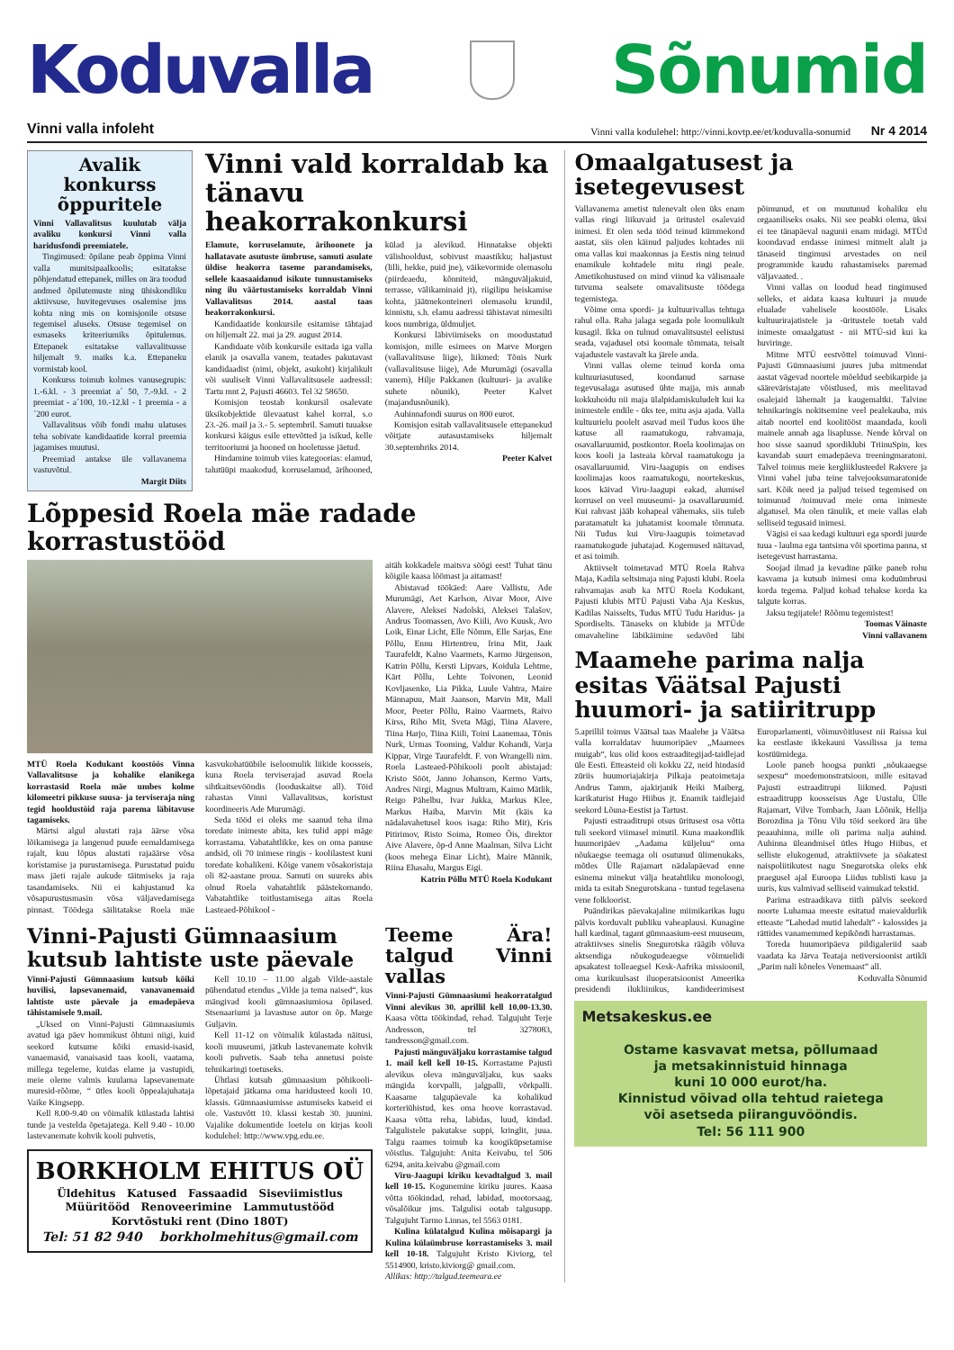Koduvalla Sõnumid
Vinni valla infoleht Vinni valla kodulehel: http://vinni.kovtp.ee/et/koduvalla-sonumid Nr 4 2014
Avalik konkurss õppuritele
Vinni Vallavalitsus kuulutab välja avaliku konkursi Vinni valla haridusfondi preemiatele.
Tingimused: õpilane peab õppima Vinni valla munitsipaalkoolis; esitatakse põhjendatud ettepanek, milles on ära toodud andmed õpilutemuste ning ühiskondliku aktiivsuse, huvitegevuses osalemise jms kohta ning mis on komisjonile otsuse tegemisel aluseks. Otsuse tegemisel on esmaseks kriteeriumiks õpitulemus. Ettepanek esitatakse vallavalitsusse hiljemalt 9. maiks k.a. Ettepaneku vormistab kool.
Konkurss toimub kolmes vanusegrupis: 1.-6.kl. - 3 preemiat a´ 50, 7.-9.kl. - 2 preemiat - a´100, 10.-12.kl - 1 preemia - a´200 eurot.
Vallavalitsus võib fondi mahu ulatuses teha sobivate kandidaatide korral preemia jagamises muutusi.
Preemiad antakse üle vallavanema vastuvõtul.
Margit Diits
Vinni vald korraldab ka tänavu heakorrakonkursi
Elamute, korruselamute, ärihoonete ja hallatavate asutuste ümbruse, samuti asulate üldise heakorra taseme parandamiseks, sellele kaasaaidanud isikute tunnustamiseks ning ilu väärtustamiseks korraldab Vinni Vallavalitsus 2014. aastal taas heakorrakonkursi.
Kandidaatide konkursile esitamise tähtajad on hiljemalt 22. mai ja 29. august 2014.
Kandidaate võib konkursile esitada iga valla elanik ja osavalla vanem, teatades pakutavast kandidaadist (nimi, objekt, asukoht) kirjalikult või suuliselt Vinni Vallavalitsusele aadressil: Tartu mnt 2, Pajusti 46603. Tel 32 58650.
Komisjon teostab konkursil osalevate üksikobjektide ülevaatust kahel korral, s.o 23.-26. mail ja 3.- 5. septembril. Samuti tuuakse konkursi käigus esile ettevõtted ja isikud, kelle territooriumi ja hooned on hooletusse jäetud.
Hindamine toimub viies kategoorias: elamud, talutüüpi maakodud, korruselamud, ärihooned, külad ja alevikud. Hinnatakse objekti välishooldust, sobivust maastikku; haljastust (lilli, hekke, puid jne), väikevormide olemasolu (piirdeaedu, kõnniteid, mänguväljakuid, terrasse, välikaminaid jt), riigilipu heiskamise kohta, jäätmekonteineri olemasolu krundil, kinnistu, s.h. elamu aadressi tähistavat nimesilti koos numbriga, üldmuljet.
Konkursi läbiviimiseks on moodustatud komisjon, mille esimees on Marve Morgen (vallavalitsuse liige), liikmed: Tõnis Nurk (vallavalitsuse liige), Ade Murumägi (osavalla vanem), Hilje Pakkanen (kultuuri- ja avalike suhete nõunik), Peeter Kalvet (majandusnõunik).
Auhinnafondi suurus on 800 eurot.
Komisjon esitab vallavalitsusele ettepanekud võitjate autasustamiseks hiljemalt 30.septembriks 2014.
Peeter Kalvet
Lõppesid Roela mäe radade korrastustööd
MTÜ Roela Kodukant koostöös Vinna Vallavalitsuse ja kohalike elanikega korrastasid Roela mäe umbes kolme kilomeetri pikkuse suusa- ja terviseraja ning tegid hooldustöid raja parema läbitavuse tagamiseks.
Märtsi algul alustati raja äärse võsa lõikamisega ja langenud puude eemaldamisega rajalt, kuu lõpus alustati rajaäärse võsa koristamise ja purustamisega. Purustatud puidu mass jäeti rajale aukude täitmiseks ja raja tasandamiseks. Nii ei kahjustanud ka võsapurustusmasin võsa väljavedamisega pinnast. Töödega säilitatakse Roela mäe kasvukohatüübile iseloomulik liikide koosseis, kuna Roela terviserajad asuvad Roela sihtkaitsevööndis (looduskaitse all). Töid rahastas Vinni Vallavalitsus, koristust koordineeris Ade Murumägi.
Seda tööd ei oleks me saanud teha ilma toredate inimeste abita, kes tulid appi mäge korrastama. Vabatahtlikke, kes on oma panuse andsid, oli 70 inimese ringis - koolilastest kuni toredate kohalikeni. Kõige vanem võsakoristaja oli 82-aastane proua. Samuti on suureks abis olnud Roela vabatahtlik päästekomando. Vabatahtlike toitlustamisega aitas Roela Lasteaed-Põhikool -
aitäh kokkadele maitsva söögi eest! Tuhat tänu kõigile kaasa löömast ja aitamast!
Abistavad töökäed: Aare Vallistu, Ade Murumägi, Aet Karlson, Aivar Moor, Aive Alavere, Aleksei Nadolski, Aleksei Talašov, Andrus Toomassen, Avo Kiili, Avo Kuusk, Avo Loik, Einar Licht, Elle Nõmm, Elle Sarjas, Ene Põllu, Ennu Hirtentreu, Irina Mit, Jaak Taurafeldt, Kalno Vaarmets, Karmo Jürgenson, Katrin Põllu, Kersti Lipvars, Koidula Lehtme, Kärt Põllu, Lehte Toivonen, Leonid Kovljasenko, Lia Pikka, Luule Vahtra, Maire Männapuu, Mait Jaanson, Marvin Mit, Mall Moor, Peeter Põllu, Raino Vaarmets, Raivo Kirss, Riho Mit, Sveta Mägi, Tiina Alavere, Tiina Harjo, Tiina Kiili, Toini Laanemaa, Tõnis Nurk, Urmas Tooming, Valdur Kohandi, Varja Kippar, Virge Taurafeldt. F. von Wrangelli nim. Roela Lasteaed-Põhikooli poolt abistajad: Kristo Sööt, Janno Johanson, Kermo Varts, Andres Nirgi, Magnus Multram, Kaimo Mätlik, Reigo Pähelbu, Ivar Jukka, Markus Klee, Markus Haiba, Marvin Mit (käis ka nädalavahetusel koos isaga: Riho Mit), Kris Pitirimov, Risto Soima, Romeo Õis, direktor Aive Alavere, õp-d Anne Maalman, Silva Licht (koos mehega Einar Licht), Maire Männik, Riina Ehasalu, Margus Eigi.
Katrin Põllu MTÜ Roela Kodukant
Vinni-Pajusti Gümnaasium kutsub lahtiste uste päevale
Vinni-Pajusti Gümnaasium kutsub kõiki huvilisi, lapsevanemaid, vanavanemaid lahtiste uste päevale ja emadepäeva tähistamisele 9.mail.
„Uksed on Vinni-Pajusti Gümnaasiumis avatud iga päev hommikust õhtuni niigi, kuid seekord kutsume kõiki emasid-isasid, vanaemasid, vanaisasid taas kooli, vaatama, millega tegeleme, kuidas elame ja vastupidi, meie oleme valmis kuulama lapsevanemate muresid-rõõme, “ ütles kooli õppealajuhataja Vaike Kingsepp.
Kell 8.00-9.40 on võimalik külastada lahtisi tunde ja vestelda õpetajatega. Kell 9.40 - 10.00 lastevanemate kohvik kooli puhvetis,
Kell 10.10 – 11.00 algab Vilde-aastale pühendatud etendus „Vilde ja tema naised“, kus mängivad kooli gümnaasiumiosa õpilased. Stsenaariumi ja lavastuse autor on õp. Marge Guljavin.
Kell 11-12 on võimalik külastada näitusi, kooli muuseumi, jätkub lastevanemate kohvik kooli puhvetis. Saab teha annetusi poiste tehnikaringi toetuseks.
Ühtlasi kutsub gümnaasium põhikooli-lõpetajaid jätkama oma haridusteed kooli 10. klassis. Gümnaasiumisse astumiseks katseid ei ole. Vastuvõtt 10. klassi kestab 30. juunini. Vajalike dokumentide loetelu on kirjas kooli kodulehel: http://www.vpg.edu.ee.
BORKHOLM EHITUS OÜ
Üldehitus Katused Fassaadid Siseviimistlus
Müüritööd Renoveerimine Lammutustööd
Korvtõstuki rent (Dino 180T)
Tel: 51 82 940 borkholmehitus@gmail.com
Teeme Ära! talgud Vinni vallas
Vinni-Pajusti Gümnaasiumi heakorratalgud Vinni alevikus 30. aprillil kell 10.00-13.30. Kaasa võtta töökindad, rehad. Talgujuht Terje Andresson, tel 3278083, tandresson@gmail.com.
Pajusti mänguväljaku korrastamise talgud 1. mail kell kell 10-15. Korrastame Pajusti alevikus oleva mänguväljaku, kus saaks mängida korvpalli, jalgpalli, võrkpalli. Kaasame talgupäevale ka kohalikud korteriühistud, kes oma hoove korrastavad. Kaasa võtta reha, labidas, luud, kindad. Talgulistele pakutakse suppi, kringlit, juua. Talgu raames toimub ka koogiküpsetamise võistlus. Talgujuht: Anita Keivabu, tel 506 6294, anita.keivabu @gmail.com
Viru-Jaagupi kiriku kevadtalgud 3. mail kell 10-15. Kogunemine kiriku juures. Kaasa võtta töökindad, rehad, labidad, mootorsaag, võsalõikur jms. Talgulisi ootab talgusupp. Talgujuht Tarmo Linnas, tel 5563 0181.
Kulina külatalgud Kulina mõisapargi ja Kulina külaümbruse korrastamiseks 3. mail kell 10-18. Talgujuht Kristo Kiviorg, tel 5514900, kristo.kiviorg@ gmail.com.
Allikas: http://talgud.teemeara.ee
Omaalgatusest ja isetegevusest
Vallavanema ametist tulenevalt olen üks enam vallas ringi liikuvaid ja üritustel osalevaid inimesi. Et olen seda tööd teinud kümmekond aastat, siis olen käinud paljudes kohtades nii oma vallas kui maakonnas ja Eestis ning teinud enamikule kohtadele mitu ringi peale. Ametikohustused on mind viinud ka välismaale tutvuma sealsete omavalitsuste töödega tegemistega.
Võime oma spordi- ja kultuurivallas tehtuga rahul olla. Raha jalaga segada pole loomulikult kusagil. Ikka on tulnud omavalitsustel eelistusi seada, vajadusel otsi koomale tõmmata, teisalt vajadustele vastavalt ka järele anda.
Vinni vallas oleme teinud korda oma kultuuriasutused, koondanud sarnase tegevusalaga asutused ühte majja, mis annab kokkuhoidu nii maja ülalpidamiskuludelt kui ka inimestele endile - üks tee, mitu asja ajada. Valla kultuurielu poolelt asuvad meil Tudus koos ühe katuse all raamatukogu, rahvamaja, osavallaruumid, postkontor. Roela koolimajas on koos kooli ja lasteaia kõrval raamatukogu ja osavallaruumid. Viru-Jaagupis on endises koolimajas koos raamatukogu, noortekeskus, koos käivad Viru-Jaagupi eakad, alumisel korrusel on veel muuseumi- ja osavallaruumid. Kui rahvast jääb kohapeal vähemaks, siis tuleb paratamatult ka juhatamist koomale tõmmata. Nii Tudus kui Viru-Jaagupis toimetavad raamatukogude juhatajad. Kogemused näitavad, et asi toimib.
Aktiivselt toimetavad MTÜ Roela Rahva Maja, Kadila seltsimaja ning Pajusti klubi. Roela rahvamajas asub ka MTÜ Roela Kodukant, Pajusti klubis MTÜ Pajusti Vaba Aja Keskus, Kadilas Naisselts, Tudus MTÜ Tudu Haridus- ja Spordiselts. Tänaseks on klubide ja MTÜde omavaheline läbikäimine sedavõrd läbi põimunud, et on muutunud kohaliku elu orgaaniliseks osaks. Nii see peabki olema, üksi ei tee tänapäeval nagunii enam midagi. MTÜd koondavad endasse inimesi mitmelt alalt ja tänaseid tingimusi arvestades on neil programmide kaudu rahastamiseks paremad väljavaated. .
Vinni vallas on loodud head tingimused selleks, et aidata kaasa kultuuri ja muude elualade vahelisele koostööle. Lisaks kultuurirajatistele ja -üritustele toetab vald inimeste omaalgatust - nii MTÜ-sid kui ka huviringe.
Mitme MTÜ eestvõttel toimuvad Vinni-Pajusti Gümnaasiumi juures juba mitmendat aastat vägevad noortele mõeldud seebikarpide ja sääreväristajate võistlused, mis meelitavad osalejaid lähemalt ja kaugemaltki. Talvine tehnikaringis nokitsemine veel pealekauba, mis aitab noortel end koolitööst maandada, kooli mainele annab aga lisaplusse. Nende kõrval on hoo sisse saanud spordiklubi TriinuSpin, kes kavandab suurt emadepäeva treeningmaratoni. Talvel toimus meie kergliiklusteedel Rakvere ja Vinni vahel juba teine talvejooksumaratonide sari. Kõik need ja paljud teised tegemised on toimunud /toimuvad meie oma inimeste algatusel. Ma olen tänulik, et meie vallas elab selliseid tegusaid inimesi.
Vägisi ei saa kedagi kultuuri ega spordi juurde tuua - laulma ega tantsima või sportima panna, st isetegevust harrastama.
Soojad ilmad ja kevadine päike paneb rohu kasvama ja kutsub inimesi oma koduümbrusi korda tegema. Paljud kohad tehakse korda ka talgute korras.
Jaksu tegijatele! Rõõmu tegemistest!
Toomas Väinaste
Vinni vallavanem
Maamehe parima nalja esitas Väätsal Pajusti huumori- ja satiiritrupp
5.aprillil toimus Väätsal taas Maalehe ja Väätsa valla korraldatav huumoripäev „Maamees muigab“, kus olid koos estraaditegijad-taidlejad üle Eesti. Etteasteid oli kokku 22, neid hindasid züriis huumoriajakirja Pilkaja peatoimetaja Andrus Tamm, ajakirjanik Heiki Maiberg, karikaturist Hugo Hiibus jt. Enamik taidlejaid seekord Lõuna-Eestist ja Tartust.
Pajusti estraaditrupi otsus üritusest osa võtta tuli seekord viimasel minutil. Kuna maakondlik huumoripäev „Aadama küljeluu“ oma nõukaegse teemaga oli osutunud ülimenukaks, mõtles Ülle Rajamart nädalapäevad enne esinema minekut välja heatahtliku monoloogi, mida ta esitab Snegurotskana - tuntud tegelasena vene folkloorist.
Puändirikas päevakajaline miimikarikas lugu pälvis korduvalt publiku vaheaplausi. Kunagine hall kardinal, tagant gümnaasium-eest muuseum, atraktiivses sinelis Snegurotska räägib võluva aktsendiga nõukogudeaegse võimuelidi apsakatest tolleaegsel Kesk-Aafrika missioonil, oma kurikuulsast iluoperatsioonist Ameerika presidendi ilukliinikus, kandideerimisest Europarlamenti, võimuvõitlusest nii Raissa kui ka eestlaste ikkekauni Vassilissa ja tema kostüümidega.
Loole paneb hoogsa punkti „nõukaaegse sexpesu“ moedemonstratsioon, mille esitavad Pajusti estraaditrupi liikmed. Pajusti estraaditrupp koosseisus Age Uustalu, Ülle Rajamart, Vilve Tombach, Jaan Lõõnik, Hellja Borozdina ja Tõnu Vilu töid seekord ära ühe peaauhinna, mille oli parima nalja auhind. Auhinna üleandmisel ütles Hugo Hiibus, et selliste elukogenud, atraktiivsete ja söakatest naispoliitikutest nagu Snegurotska oleks ehk praegusel ajal Euroopa Liidus tublisti kasu ja uuris, kus valmivad selliseid vaimukad tekstid.
Parima estraadikava tiitli pälvis seekord noorte Luhamaa meeste esitatud maievaldurlik etteaste ”Lahedad mutid lahedalt” - kalossides ja rättides vanamemmed kepikõndi harrastamas.
Toreda huumoripäeva pildigaleriid saab vaadata ka Järva Teataja netiversioonist artikli „Parim nali kõneles Venemaast” all.
Koduvalla Sõnumid
Metsakeskus.ee
Ostame kasvavat metsa, põllumaad
ja metsakinnistuid hinnaga
kuni 10 000 eurot/ha.
Kinnistud võivad olla tehtud raietega
või asetseda piiranguvööndis.
Tel: 56 111 900